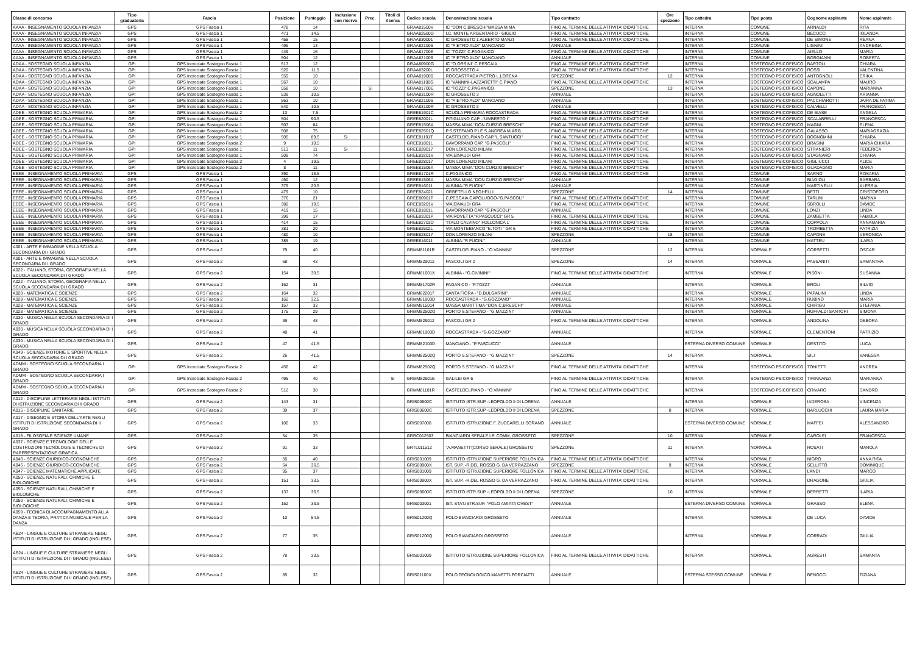| Classe di concorso | Tipo graduatoria | Fascia | Posizione | Punteggio | Inclusione con riserva | Prec. | Titoli di riserva | Codice scuola | Denominazione scuola | Tipo contratto | Ore spezzone | Tipo cattedra | Tipo posto | Cognome aspirante | Nome aspirante |
| --- | --- | --- | --- | --- | --- | --- | --- | --- | --- | --- | --- | --- | --- | --- | --- |
| AAAA - INSEGNAMENTO SCUOLA INFANZIA | GPS | GPS Fascia 1 | 478 | 14 | | | | GRAA81500V | IC "DON C.BRESCHI"MASSA M.MA | FINO AL TERMINE DELLE ATTIVITA' DIDATTICHE | | INTERNA | COMUNE | ARNALDI | RITA |
| AAAA - INSEGNAMENTO SCUOLA INFANZIA | GPS | GPS Fascia 1 | 471 | 14.5 | | | | GRAA82500D | I.C. MONTE ARGENTARIO - GIGLIO | FINO AL TERMINE DELLE ATTIVITA' DIDATTICHE | | INTERNA | COMUNE | BECUCCI | IOLANDA |
| AAAA - INSEGNAMENTO SCUOLA INFANZIA | GPS | GPS Fascia 1 | 458 | 15 | | | | GRAA830001 | IC GROSSETO 1 ALBERTO MANZI | FINO AL TERMINE DELLE ATTIVITA' DIDATTICHE | | INTERNA | COMUNE | DE SIMONE | REANA |
| AAAA - INSEGNAMENTO SCUOLA INFANZIA | GPS | GPS Fascia 1 | 496 | 13 | | | | GRAA821006 | IC "PIETRO ALDI" MANCIANO | ANNUALE | | INTERNA | COMUNE | LIGNINI | ANDREINA |
| AAAA - INSEGNAMENTO SCUOLA INFANZIA | GPS | GPS Fascia 1 | 449 | 16 | | | | GRAA81700E | IC "TOZZI" C.PAGANICO | FINO AL TERMINE DELLE ATTIVITA' DIDATTICHE | | INTERNA | COMUNE | AIELLO | MARIA |
| AAAA - INSEGNAMENTO SCUOLA INFANZIA | GPS | GPS Fascia 1 | 504 | 12 | | | | GRAA821006 | IC "PIETRO ALDI" MANCIANO | ANNUALE | | INTERNA | COMUNE | BORGIANNI | ROBERTA |
| ADAA - SOSTEGNO SCUOLA INFANZIA | GPI | GPS Incrociate Sostegno Fascia 1 | 517 | 12 | | | | GRAA80900G | IC "O.ORSINI" C.PESCAIA | FINO AL TERMINE DELLE ATTIVITA' DIDATTICHE | | INTERNA | SOSTEGNO PSICOFISICO | BARTOLI | CHIARA |
| ADAA - SOSTEGNO SCUOLA INFANZIA | GPI | GPS Incrociate Sostegno Fascia 1 | 520 | 11.5 | | | | GRAA83200L | IC GROSSETO 4 | FINO AL TERMINE DELLE ATTIVITA' DIDATTICHE | | INTERNA | SOSTEGNO PSICOFISICO | ROSSI | VALENTINA |
| ADAA - SOSTEGNO SCUOLA INFANZIA | GPI | GPS Incrociate Sostegno Fascia 1 | 550 | 10 | | | | GRAA819006 | ROCCASTRADA PIETRO L.LORENA | SPEZZONE | 12 | INTERNA | SOSTEGNO PSICOFISICO | ANTOGNOLI | ERIKA |
| ADAA - SOSTEGNO SCUOLA INFANZIA | GPI | GPS Incrociate Sostegno Fascia 1 | 567 | 10 | | | | GRAA81100G | IC "VANNINI-LAZZARETTI" C.PIANO | FINO AL TERMINE DELLE ATTIVITA' DIDATTICHE | | INTERNA | SOSTEGNO PSICOFISICO | SCALAMPA | MAURO |
| ADAA - SOSTEGNO SCUOLA INFANZIA | GPI | GPS Incrociate Sostegno Fascia 1 | 558 | 10 | | Si | | GRAA81700E | IC "TOZZI" C.PAGANICO | SPEZZONE | 13 | INTERNA | SOSTEGNO PSICOFISICO | CAPONE | MARIANNA |
| ADAA - SOSTEGNO SCUOLA INFANZIA | GPI | GPS Incrociate Sostegno Fascia 1 | 539 | 10.5 | | | | GRAA83100R | IC GROSSETO 3 | ANNUALE | | INTERNA | SOSTEGNO PSICOFISICO | AGNOLETTI | ARIANNA |
| ADAA - SOSTEGNO SCUOLA INFANZIA | GPI | GPS Incrociate Sostegno Fascia 1 | 563 | 10 | | | | GRAA821006 | IC "PIETRO ALDI" MANCIANO | ANNUALE | | INTERNA | SOSTEGNO PSICOFISICO | PACCHIAROTTI | JAIRA DE FATIMA |
| ADAA - SOSTEGNO SCUOLA INFANZIA | GPI | GPS Incrociate Sostegno Fascia 1 | 540 | 10.5 | | | | GRAA83100R | IC GROSSETO 3 | ANNUALE | | INTERNA | SOSTEGNO PSICOFISICO | CALVELLI | FRANCESCA |
| ADEE - SOSTEGNO SCUOLA PRIMARIA | GPI | GPS Incrociate Sostegno Fascia 2 | 13 | 7.5 | | | | GREE81901C | SCUOLA PRIMARIA ROCCASTRADA | FINO AL TERMINE DELLE ATTIVITA' DIDATTICHE | | INTERNA | SOSTEGNO PSICOFISICO | DE BIASE | ANGELA |
| ADEE - SOSTEGNO SCUOLA PRIMARIA | GPI | GPS Incrociate Sostegno Fascia 1 | 504 | 90.5 | | | | GREE82001L | PITIGLIANO CAP. -"UMBERTO I" | FINO AL TERMINE DELLE ATTIVITA' DIDATTICHE | | INTERNA | SOSTEGNO PSICOFISICO | SCALABRELLI | FRANCESCA |
| ADEE - SOSTEGNO SCUOLA PRIMARIA | GPI | GPS Incrociate Sostegno Fascia 1 | 507 | 84 | | | | GREE81506A | MASSA M/MA "DON CURZIO BRESCHI" | FINO AL TERMINE DELLE ATTIVITA' DIDATTICHE | | INTERNA | SOSTEGNO PSICOFISICO | MAGNI | ELENA |
| ADEE - SOSTEGNO SCUOLA PRIMARIA | GPI | GPS Incrociate Sostegno Fascia 1 | 508 | 75 | | | | GREE82501Q | P.S.STEFANO P.LE S.ANDREA M.ARG | FINO AL TERMINE DELLE ATTIVITA' DIDATTICHE | | INTERNA | SOSTEGNO PSICOFISICO | GALASSO | MARIAGRAZIA |
| ADEE - SOSTEGNO SCUOLA PRIMARIA | GPI | GPS Incrociate Sostegno Fascia 1 | 505 | 89.5 | Si | | | GREE81101T | CASTELDELPIANO CAP."L.SANTUCCI" | FINO AL TERMINE DELLE ATTIVITA' DIDATTICHE | | INTERNA | SOSTEGNO PSICOFISICO | BOGNOMINI | CHIARA |
| ADEE - SOSTEGNO SCUOLA PRIMARIA | GPI | GPS Incrociate Sostegno Fascia 2 | 9 | 10.5 | | | | GREE81801L | GAVORRANO CAP. "G.PASCOLI" | FINO AL TERMINE DELLE ATTIVITA' DIDATTICHE | | INTERNA | SOSTEGNO PSICOFISICO | BRASINI | MARIA CHIARA |
| ADEE - SOSTEGNO SCUOLA PRIMARIA | GPI | GPS Incrociate Sostegno Fascia 1 | 513 | 11 | Si | | | GREE828017 | DON LORENZO MILANI | FINO AL TERMINE DELLE ATTIVITA' DIDATTICHE | | INTERNA | SOSTEGNO PSICOFISICO | STRANIERI | FEDERICA |
| ADEE - SOSTEGNO SCUOLA PRIMARIA | GPI | GPS Incrociate Sostegno Fascia 1 | 509 | 74 | | | | GREE83201V | VIA EINAUDI GR4 | FINO AL TERMINE DELLE ATTIVITA' DIDATTICHE | | INTERNA | SOSTEGNO PSICOFISICO | STAGNARO | CHIARA |
| ADEE - SOSTEGNO SCUOLA PRIMARIA | GPI | GPS Incrociate Sostegno Fascia 2 | 4 | 19.5 | | | | GREE828017 | DON LORENZO MILANI | FINO AL TERMINE DELLE ATTIVITA' DIDATTICHE | | INTERNA | SOSTEGNO PSICOFISICO | GIGLIUCCI | ALICE |
| ADEE - SOSTEGNO SCUOLA PRIMARIA | GPI | GPS Incrociate Sostegno Fascia 2 | 8 | 11 | | | | GREE81506A | MASSA M/MA "DON CURZIO BRESCHI" | FINO AL TERMINE DELLE ATTIVITA' DIDATTICHE | | INTERNA | SOSTEGNO PSICOFISICO | GUADAGNO | MARIA |
| EEEE - INSEGNAMENTO SCUOLA PRIMARIA | GPS | GPS Fascia 1 | 390 | 18.5 | | | | GREE81701R | C.PAGANICO | FINO AL TERMINE DELLE ATTIVITA' DIDATTICHE | | INTERNA | COMUNE | SARNO | ROSARIA |
| EEEE - INSEGNAMENTO SCUOLA PRIMARIA | GPS | GPS Fascia 1 | 450 | 12 | | | | GREE81506A | MASSA M/MA "DON CURZIO BRESCHI" | ANNUALE | | INTERNA | COMUNE | BIAGIOLI | BARBARA |
| EEEE - INSEGNAMENTO SCUOLA PRIMARIA | GPS | GPS Fascia 1 | 379 | 20.5 | | | | GREE816011 | ALBINIA-"R.FUCINI" | ANNUALE | | INTERNA | COMUNE | MARTINELLI | ALESSIA |
| EEEE - INSEGNAMENTO SCUOLA PRIMARIA | GPS | GPS Fascia 1 | 479 | 10 | | | | GREE824021 | ORBETELLO NEGHELLI | SPEZZONE | 14 | INTERNA | COMUNE | BETTI | CRISTOFORO |
| EEEE - INSEGNAMENTO SCUOLA PRIMARIA | GPS | GPS Fascia 1 | 376 | 21 | | | | GREE80901T | C.PESCAIA CAPOLUOGO-"G.PASCOLI" | FINO AL TERMINE DELLE ATTIVITA' DIDATTICHE | | INTERNA | COMUNE | TARLINI | MARINA |
| EEEE - INSEGNAMENTO SCUOLA PRIMARIA | GPS | GPS Fascia 1 | 382 | 19.5 | | | | GREE83201V | VIA EINAUDI GR4 | FINO AL TERMINE DELLE ATTIVITA' DIDATTICHE | | INTERNA | COMUNE | SBROLLI | DAVIDE |
| EEEE - INSEGNAMENTO SCUOLA PRIMARIA | GPS | GPS Fascia 1 | 419 | 15 | | | | GREE81801L | GAVORRANO CAP. "G.PASCOLI" | ANNUALE | | INTERNA | COMUNE | LONZI | LINDA |
| EEEE - INSEGNAMENTO SCUOLA PRIMARIA | GPS | GPS Fascia 1 | 399 | 17 | | | | GREE83301P | VIA ROVETTA "P.PASCUCCI" GR 5 | FINO AL TERMINE DELLE ATTIVITA' DIDATTICHE | | INTERNA | COMUNE | ZAMBETTA | FABIOLA |
| EEEE - INSEGNAMENTO SCUOLA PRIMARIA | GPS | GPS Fascia 1 | 414 | 15 | | | | GREE82703D | "ITALO CALVINO" FOLLONICA 1 | FINO AL TERMINE DELLE ATTIVITA' DIDATTICHE | | INTERNA | COMUNE | COPPOLA | ANNAMARIA |
| EEEE - INSEGNAMENTO SCUOLA PRIMARIA | GPS | GPS Fascia 1 | 381 | 20 | | | | GREE82602L | VIA MONTEBIANCO "E.TOTI " GR 6 | FINO AL TERMINE DELLE ATTIVITA' DIDATTICHE | | INTERNA | COMUNE | TROMBETTA | PATRIZIA |
| EEEE - INSEGNAMENTO SCUOLA PRIMARIA | GPS | GPS Fascia 1 | 480 | 10 | | | | GREE828017 | DON LORENZO MILANI | SPEZZONE | 18 | INTERNA | COMUNE | CAPONE | VERONICA |
| EEEE - INSEGNAMENTO SCUOLA PRIMARIA | GPS | GPS Fascia 1 | 385 | 19 | | | | GREE816011 | ALBINIA-"R.FUCINI" | ANNUALE | | INTERNA | COMUNE | MATTEU | ILARIA |
| A001 - ARTE E IMMAGINE NELLA SCUOLA SECONDARIA DI I GRADO | GPS | GPS Fascia 2 | 79 | 40 | | | | GRMM81101R | CASTELDELPIANO - "O.VANNINI" | SPEZZONE | 12 | INTERNA | NORMALE | CORSETTI | OSCAR |
| A001 - ARTE E IMMAGINE NELLA SCUOLA SECONDARIA DI I GRADO | GPS | GPS Fascia 2 | 68 | 43 | | | | GRMM829012 | PASCOLI GR 2 | SPEZZONE | 14 | INTERNA | NORMALE | PASSANITI | SAMANTHA |
| A022 - ITALIANO, STORIA, GEOGRAFIA NELLA SCUOLA SECONDARIA DI I GRADO | GPS | GPS Fascia 2 | 154 | 30.5 | | | | GRMM81601X | ALBINIA - "G.CIVININI" | FINO AL TERMINE DELLE ATTIVITA' DIDATTICHE | | INTERNA | NORMALE | PISONI | SUSANNA |
| A022 - ITALIANO, STORIA, GEOGRAFIA NELLA SCUOLA SECONDARIA DI I GRADO | GPS | GPS Fascia 2 | 152 | 31 | | | | GRMM81702R | PAGANICO - "F.TOZZI" | ANNUALE | | INTERNA | NORMALE | EROLI | SILVIO |
| A028 - MATEMATICA E SCIENZE | GPS | GPS Fascia 2 | 164 | 32 | | | | GRMM822017 | SANTA FIORA - "D.BULGARINI" | ANNUALE | | INTERNA | NORMALE | PAPALINI | LINDA |
| A028 - MATEMATICA E SCIENZE | GPS | GPS Fascia 2 | 162 | 32.5 | | | | GRMM81903D | ROCCASTRADA - "G.GOZZANO" | ANNUALE | | INTERNA | NORMALE | RUBINO | MARIA |
| A028 - MATEMATICA E SCIENZE | GPS | GPS Fascia 2 | 157 | 33 | | | | GRMM815014 | MASSA MARITTIMA-"DON C.BRESCHI" | ANNUALE | | INTERNA | NORMALE | CHIRIGU | STEFANIA |
| A028 - MATEMATICA E SCIENZE | GPS | GPS Fascia 2 | 175 | 29 | | | | GRMM82502Q | PORTO S.STEFANO - "G.MAZZINI" | ANNUALE | | INTERNA | NORMALE | RUFFALDI SANTORI | SIMONA |
| A030 - MUSICA NELLA SCUOLA SECONDARIA DI I GRADO | GPS | GPS Fascia 2 | 39 | 48 | | | | GRMM829012 | PASCOLI GR 2 | FINO AL TERMINE DELLE ATTIVITA' DIDATTICHE | | INTERNA | NORMALE | ANDOLINA | DEBORA |
| A030 - MUSICA NELLA SCUOLA SECONDARIA DI I GRADO | GPS | GPS Fascia 2 | 48 | 41 | | | | GRMM81903D | ROCCASTRADA - "G.GOZZANO" | ANNUALE | | INTERNA | NORMALE | CLEMENTONI | PATRIZIO |
| A030 - MUSICA NELLA SCUOLA SECONDARIA DI I GRADO | GPS | GPS Fascia 2 | 47 | 41.5 | | | | GRMM82103D | MANCIANO - "P.PASCUCCI" | ANNUALE | | ESTERNA DIVERSO COMUNE | NORMALE | DESTITO | LUCA |
| A049 - SCIENZE MOTORIE E SPORTIVE NELLA SCUOLA SECONDARIA DI I GRADO | GPS | GPS Fascia 2 | 26 | 41.5 | | | | GRMM82502Q | PORTO S.STEFANO - "G.MAZZINI" | SPEZZONE | 14 | INTERNA | NORMALE | SILI | VANESSA |
| ADMM - SOSTEGNO SCUOLA SECONDARIA I GRADO | GPI | GPS Incrociate Sostegno Fascia 2 | 456 | 42 | | | | GRMM82502Q | PORTO S.STEFANO - "G.MAZZINI" | FINO AL TERMINE DELLE ATTIVITA' DIDATTICHE | | INTERNA | SOSTEGNO PSICOFISICO | TONIETTI | ANDREA |
| ADMM - SOSTEGNO SCUOLA SECONDARIA I GRADO | GPI | GPS Incrociate Sostegno Fascia 2 | 495 | 40 | | | Si | GRMM82601E | GALILEI GR 6 | FINO AL TERMINE DELLE ATTIVITA' DIDATTICHE | | INTERNA | SOSTEGNO PSICOFISICO | TIRINNANZI | MARIANNA |
| ADMM - SOSTEGNO SCUOLA SECONDARIA I GRADO | GPI | GPS Incrociate Sostegno Fascia 2 | 512 | 38 | | | | GRMM81101R | CASTELDELPIANO - "O.VANNINI" | FINO AL TERMINE DELLE ATTIVITA' DIDATTICHE | | INTERNA | SOSTEGNO PSICOFISICO | CRIVARO | SANDRO |
| A012 - DISCIPLINE LETTERARIE NEGLI ISTITUTI DI ISTRUZIONE SECONDARIA DI II GRADO | GPS | GPS Fascia 2 | 143 | 31 | | | | GRIS00600C | ISTITUTO ISTR.SUP -LEOPOLDO II DI LORENA | ANNUALE | | INTERNA | NORMALE | IADEROSA | VINCENZA |
| A015 - DISCIPLINE SANITARIE | GPS | GPS Fascia 2 | 39 | 37 | | | | GRIS00600C | ISTITUTO ISTR.SUP -LEOPOLDO II DI LORENA | SPEZZONE | 8 | INTERNA | NORMALE | BARLUCCHI | LAURA MARIA |
| A017 - DISEGNO E STORIA DELL'ARTE NEGLI ISTITUTI DI ISTRUZIONE SECONDARIA DI II GRADO | GPS | GPS Fascia 2 | 100 | 33 | | | | GRIS007008 | ISTITUTO ISTRUZIONE F. ZUCCARELLI SORANO | ANNUALE | | ESTERNA DIVERSO COMUNE | NORMALE | MAFFEI | ALESSANDRO |
| A018 - FILOSOFIA E SCIENZE UMANE | GPS | GPS Fascia 2 | 54 | 35 | | | | GRRC012503 | BIANCIARDI SERALE I.P. COMM. GROSSETO | SPEZZONE | 10 | INTERNA | NORMALE | CAROLEI | FRANCESCA |
| A037 - SCIENZE E TECNOLOGIE DELLE COSTRUZIONI TECNOLOGIE E TECNICHE DI RAPPRESENTAZIONE GRAFICA | GPS | GPS Fascia 2 | 91 | 33 | | | | GRTL011512 | "A.MANETTI"(CORSO SERALE) GROSSETO | SPEZZONE | 11 | INTERNA | NORMALE | ROSATI | MANOLA |
| A046 - SCIENZE GIURIDICO-ECONOMICHE | GPS | GPS Fascia 2 | 56 | 40 | | | | GRIS001009 | ISTITUTO ISTRUZIONE SUPERIORE FOLLONICA | FINO AL TERMINE DELLE ATTIVITA' DIDATTICHE | | INTERNA | NORMALE | NIGRO | ANNA RITA |
| A046 - SCIENZE GIURIDICO-ECONOMICHE | GPS | GPS Fascia 2 | 64 | 36.5 | | | | GRIS00900X | IST. SUP. -R.DEL ROSSO G. DA VERRAZZANO | SPEZZONE | 9 | INTERNA | NORMALE | SELLITTO | DOMINIQUE |
| A047 - SCIENZE MATEMATICHE APPLICATE | GPS | GPS Fascia 2 | 95 | 37 | | | | GRIS001009 | ISTITUTO ISTRUZIONE SUPERIORE FOLLONICA | FINO AL TERMINE DELLE ATTIVITA' DIDATTICHE | | INTERNA | NORMALE | LANDI | MARCO |
| A050 - SCIENZE NATURALI, CHIMICHE E BIOLOGICHE | GPS | GPS Fascia 2 | 151 | 33.5 | | | | GRIS00900X | IST. SUP. -R.DEL ROSSO G. DA VERRAZZANO | FINO AL TERMINE DELLE ATTIVITA' DIDATTICHE | | INTERNA | NORMALE | DRAGONE | GIULIA |
| A050 - SCIENZE NATURALI, CHIMICHE E BIOLOGICHE | GPS | GPS Fascia 2 | 137 | 36.5 | | | | GRIS00600C | ISTITUTO ISTR.SUP -LEOPOLDO II DI LORENA | SPEZZONE | 10 | INTERNA | NORMALE | BERRETTI | ILARIA |
| A050 - SCIENZE NATURALI, CHIMICHE E BIOLOGICHE | GPS | GPS Fascia 2 | 152 | 33.5 | | | | GRIS003001 | IST. STAT.ISTR.SUP. "POLO AMIATA OVEST" | ANNUALE | | ESTERNA DIVERSO COMUNE | NORMALE | GRASSO | ELENA |
| A059 - TECNICA DI ACCOMPAGNAMENTO ALLA DANZA E TEORIA, PRATICA MUSICALE PER LA DANZA | GPS | GPS Fascia 2 | 10 | 54.5 | | | | GRIS01200Q | POLO BIANCIARDI GROSSETO | ANNUALE | | INTERNA | NORMALE | DE LUCA | DAVIDE |
| AB24 - LINGUE E CULTURE STRANIERE NEGLI ISTITUTI DI ISTRUZIONE DI II GRADO (INGLESE) | GPS | GPS Fascia 2 | 77 | 35 | | | | GRIS01200Q | POLO BIANCIARDI GROSSETO | ANNUALE | | INTERNA | NORMALE | CORRADI | GIULIA |
| AB24 - LINGUE E CULTURE STRANIERE NEGLI ISTITUTI DI ISTRUZIONE DI II GRADO (INGLESE) | GPS | GPS Fascia 2 | 78 | 33.5 | | | | GRIS001009 | ISTITUTO ISTRUZIONE SUPERIORE FOLLONICA | FINO AL TERMINE DELLE ATTIVITA' DIDATTICHE | | INTERNA | NORMALE | AGRESTI | SAMANTA |
| AB24 - LINGUE E CULTURE STRANIERE NEGLI ISTITUTI DI ISTRUZIONE DI II GRADO (INGLESE) | GPS | GPS Fascia 2 | 85 | 32 | | | | GRIS01100X | POLO TECNOLOGICO MANETTI-PORCIATTI | ANNUALE | | ESTERNA STESSO COMUNE | NORMALE | BENOCCI | TIZIANA |